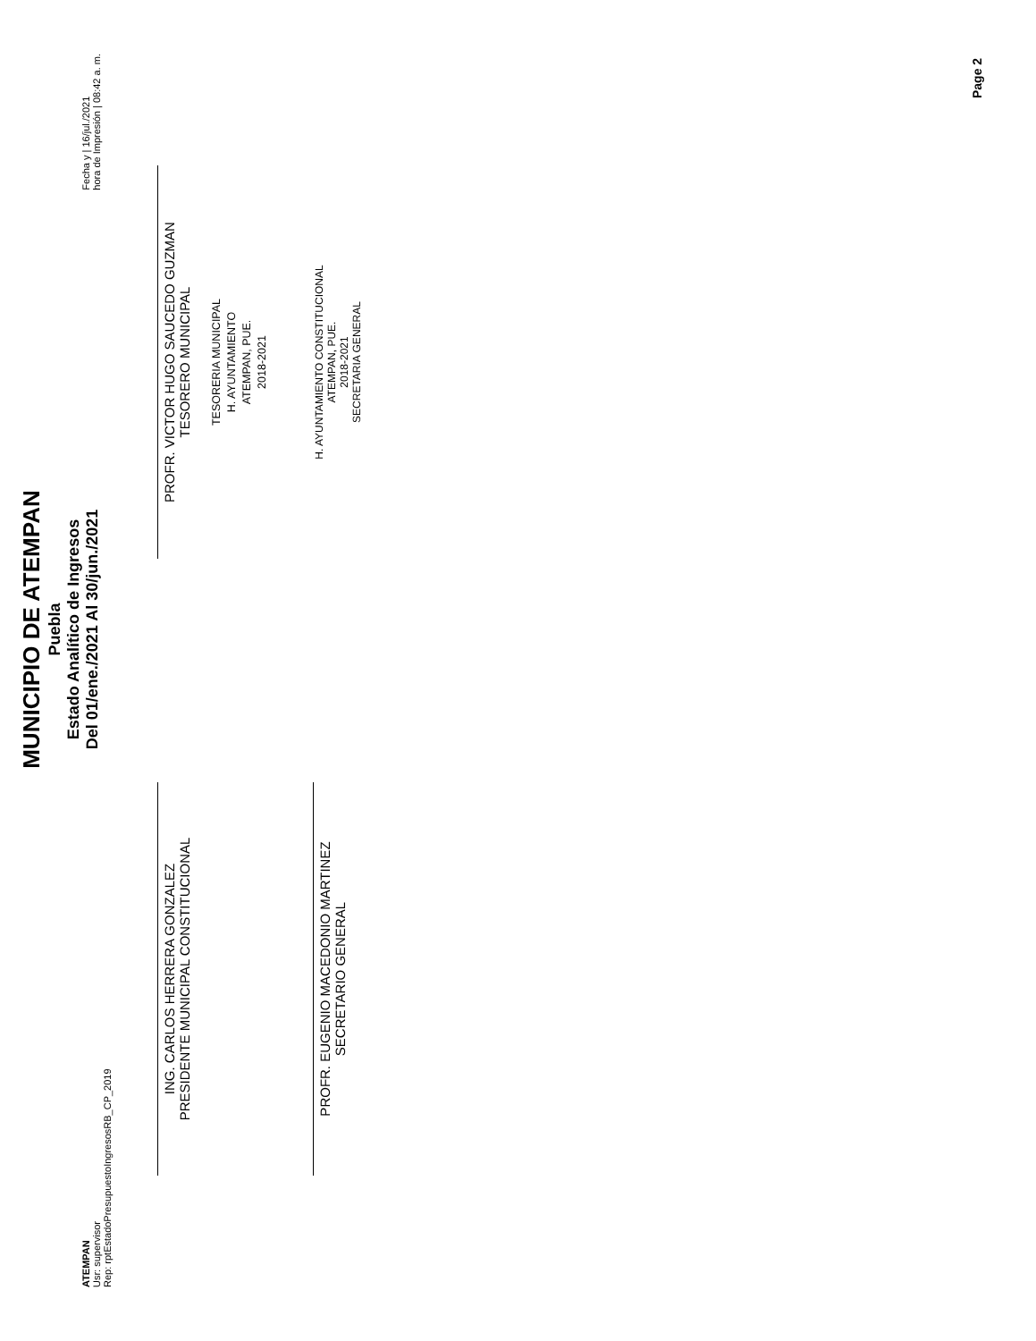ATEMPAN
Usr: supervisor
Rep: rptEstadoPresupuestoIngresosRB_CP_2019
MUNICIPIO DE ATEMPAN
Puebla
Estado Analítico de Ingresos
Del 01/ene./2021 Al 30/jun./2021
Fecha y | 16/jul./2021
hora de Impresión | 08:42 a. m.
ING. CARLOS HERRERA GONZALEZ
PRESIDENTE MUNICIPAL CONSTITUCIONAL
PROFR. VICTOR HUGO SAUCEDO GUZMAN
TESORERO MUNICIPAL
TESORERIA MUNICIPAL
H. AYUNTAMIENTO
ATEMPAN, PUE.
2018-2021
PROFR. EUGENIO MACEDONIO MARTINEZ
SECRETARIO GENERAL
H. AYUNTAMIENTO CONSTITUCIONAL
ATEMPAN, PUE.
2018-2021
SECRETARIA GENERAL
Page 2